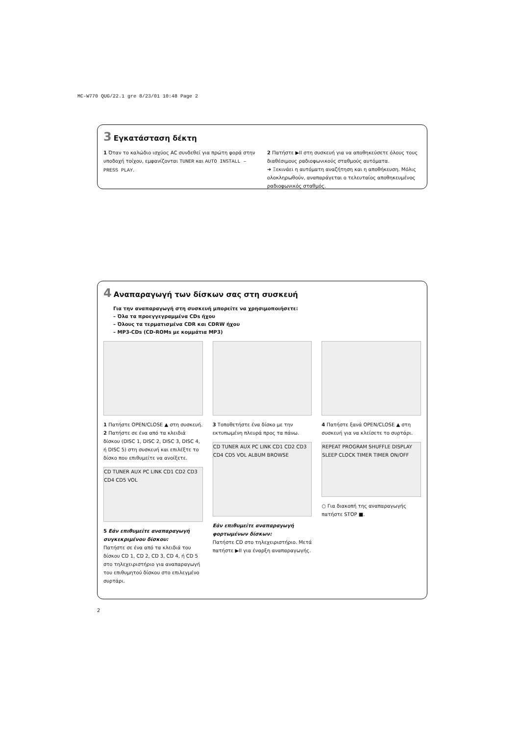MC-W770 QUG/22.1 gre 8/23/01 10:48 Page 2
3 Εγκατάσταση δέκτη
1 Όταν το καλώδιο ισχύος AC συνδεθεί για πρώτη φορά στην υποδοχή τοίχου, εμφανίζονται TUNER και AUTO INSTALL – PRESS PLAY.
2 Πατήστε ▶II στη συσκευή για να αποθηκεύσετε όλους τους διαθέσιμους ραδιοφωνικούς σταθμούς αυτόματα.
➜ Ξεκινάει η αυτόματη αναζήτηση και η αποθήκευση. Μόλις ολοκληρωθούν, αναπαράγεται ο τελευταίος αποθηκευμένος ραδιοφωνικός σταθμός.
4 Αναπαραγωγή των δίσκων σας στη συσκευή
Για την αναπαραγωγή στη συσκευή μπορείτε να χρησιμοποιήσετε:
– Όλα τα προεγγεγραμμένα CDs ήχου
– Όλους τα τερματισμένα CDR και CDRW ήχου
– MP3-CDs (CD-ROMs με κομμάτια MP3)
1 Πατήστε OPEN/CLOSE ▲ στη συσκευή.
2 Πατήστε σε ένα από τα κλειδιά δίσκου (DISC 1, DISC 2, DISC 3, DISC 4, ή DISC 5) στη συσκευή και επιλέξτε το δίσκο που επιθυμείτε να ανοίξετε.
CD TUNER AUX PC LINK CD1 CD2 CD3 CD4 CD5 VOL
5 Εάν επιθυμείτε αναπαραγωγή συγκεκριμένου δίσκου:
Πατήστε σε ένα από τα κλειδιά του δίσκου CD 1, CD 2, CD 3, CD 4, ή CD 5 στο τηλεχειριστήριο για αναπαραγωγή του επιθυμητού δίσκου στο επιλεγμένο συρτάρι.
3 Τοποθετήστε ένα δίσκο με την εκτυπωμένη πλευρά προς τα πάνω.
CD TUNER AUX PC LINK CD1 CD2 CD3 CD4 CD5 VOL ALBUM BROWSE
Εάν επιθυμείτε αναπαραγωγή φορτωμένων δίσκων:
Πατήστε CD στο τηλεχειριστήριο. Μετά πατήστε ▶II για έναρξη αναπαραγωγής.
4 Πατήστε ξανά OPEN/CLOSE ▲ στη συσκευή για να κλείσετε το συρτάρι.
REPEAT PROGRAM SHUFFLE DISPLAY SLEEP CLOCK TIMER TIMER ON/OFF
○ Για διακοπή της αναπαραγωγής πατήστε STOP ■.
2